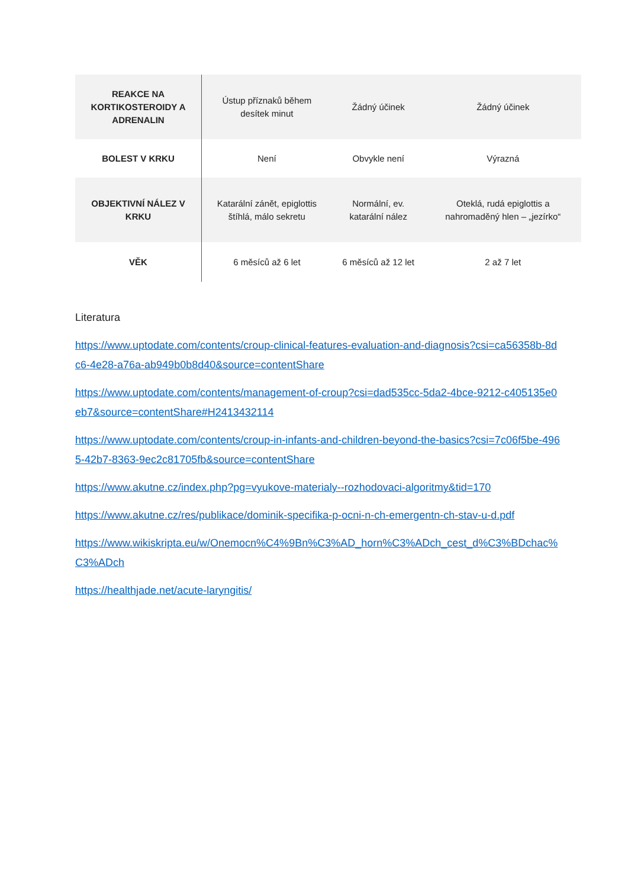| REAKCE NA KORTIKOSTEROIDY A ADRENALIN | Ústup příznaků během desítek minut | Žádný účinek | Žádný účinek |
| BOLEST V KRKU | Není | Obvykle není | Výrazná |
| OBJEKTIVNÍ NÁLEZ V KRKU | Katarální zánět, epiglottis štíhlá, málo sekretu | Normální, ev. katarální nález | Oteklá, rudá epiglottis a nahromaděný hlen – „jezírko“ |
| VĚK | 6 měsíců až 6 let | 6 měsíců až 12 let | 2 až 7 let |
Literatura
https://www.uptodate.com/contents/croup-clinical-features-evaluation-and-diagnosis?csi=ca56358b-8dc6-4e28-a76a-ab949b0b8d40&source=contentShare
https://www.uptodate.com/contents/management-of-croup?csi=dad535cc-5da2-4bce-9212-c405135e0eb7&source=contentShare#H2413432114
https://www.uptodate.com/contents/croup-in-infants-and-children-beyond-the-basics?csi=7c06f5be-4965-42b7-8363-9ec2c81705fb&source=contentShare
https://www.akutne.cz/index.php?pg=vyukove-materialy--rozhodovaci-algoritmy&tid=170
https://www.akutne.cz/res/publikace/dominik-specifika-p-ocni-n-ch-emergentn-ch-stav-u-d.pdf
https://www.wikiskripta.eu/w/Onemocn%C4%9Bn%C3%AD_horn%C3%ADch_cest_d%C3%BDchac%C3%ADch
https://healthjade.net/acute-laryngitis/